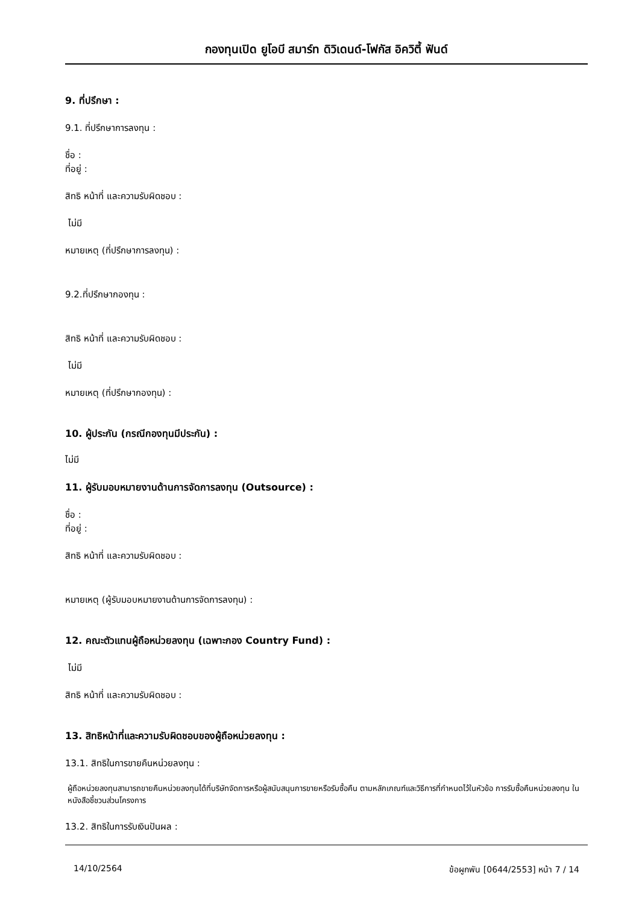กองทุนเปิด ยูโอบี สมาร์ท ดิวิเดนด์-โฟกัส อิควิตี้ ฟันด์
9. ที่ปรึกษา :
9.1. ที่ปรึกษาการลงทุน :
ชื่อ :
ที่อยู่ :
สิทธิ หน้าที่ และความรับผิดชอบ :
ไม่มี
หมายเหตุ (ที่ปรึกษาการลงทุน) :
9.2.ที่ปรึกษากองทุน :
สิทธิ หน้าที่ และความรับผิดชอบ :
ไม่มี
หมายเหตุ (ที่ปรึกษากองทุน) :
10. ผู้ประกัน (กรณีกองทุนมีประกัน) :
ไม่มี
11. ผู้รับมอบหมายงานด้านการจัดการลงทุน (Outsource) :
ชื่อ :
ที่อยู่ :
สิทธิ หน้าที่ และความรับผิดชอบ :
หมายเหตุ (ผู้รับมอบหมายงานด้านการจัดการลงทุน) :
12. คณะตัวแทนผู้ถือหน่วยลงทุน (เฉพาะกอง Country Fund) :
ไม่มี
สิทธิ หน้าที่ และความรับผิดชอบ :
13. สิทธิหน้าที่และความรับผิดชอบของผู้ถือหน่วยลงทุน :
13.1. สิทธิในการขายคืนหน่วยลงทุน :
ผู้ถือหน่วยลงทุนสามารถขายคืนหน่วยลงทุนได้ที่บริษัทจัดการหรือผู้สนับสนุนการขายหรือรับซื้อคืน ตามหลักเกณฑ์และวิธีการที่กำหนดไว้ในหัวข้อ การรับซื้อคืนหน่วยลงทุน ในหนังสือชี้ชวนส่วนโครงการ
13.2. สิทธิในการรับเงินปันผล :
14/10/2564 ข้อผูกพัน [0644/2553] หน้า 7 / 14